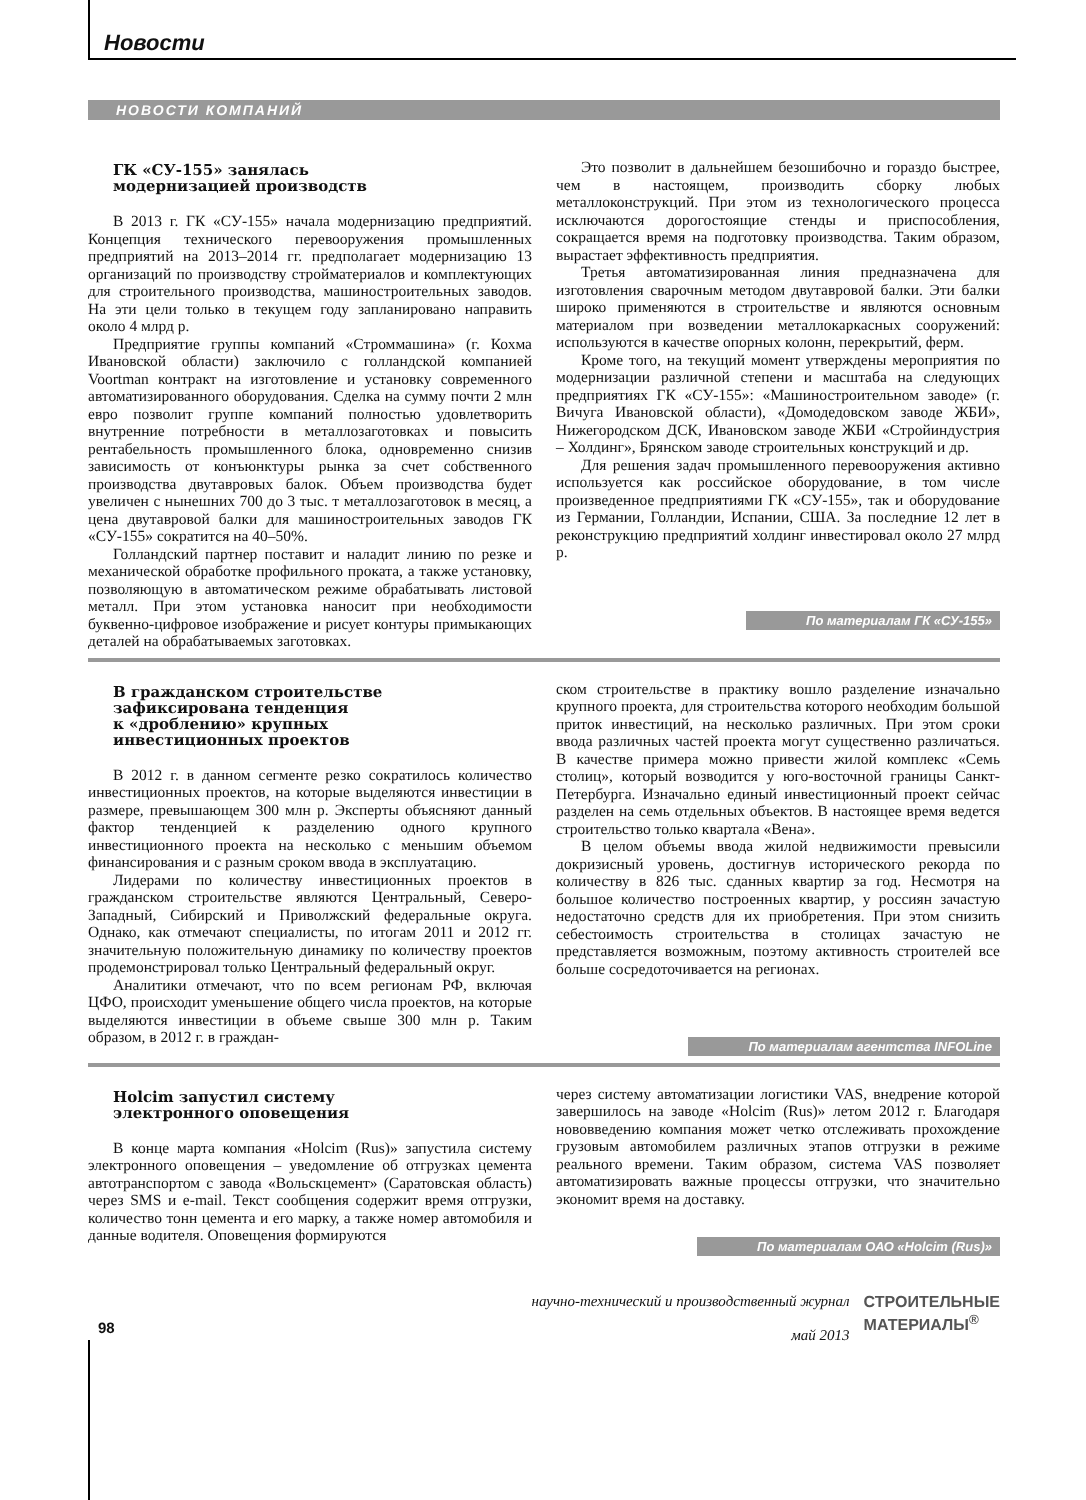Новости
НОВОСТИ КОМПАНИЙ
ГК «СУ-155» занялась
модернизацией производств
В 2013 г. ГК «СУ-155» начала модернизацию предприятий. Концепция технического перевооружения промышленных предприятий на 2013–2014 гг. предполагает модернизацию 13 организаций по производству стройматериалов и комплектующих для строительного производства, машиностроительных заводов. На эти цели только в текущем году запланировано направить около 4 млрд р.
Предприятие группы компаний «Строммашина» (г. Кохма Ивановской области) заключило с голландской компанией Voortman контракт на изготовление и установку современного автоматизированного оборудования. Сделка на сумму почти 2 млн евро позволит группе компаний полностью удовлетворить внутренние потребности в металлозаготовках и повысить рентабельность промышленного блока, одновременно снизив зависимость от конъюнктуры рынка за счет собственного производства двутавровых балок. Объем производства будет увеличен с нынешних 700 до 3 тыс. т металлозаготовок в месяц, а цена двутавровой балки для машиностроительных заводов ГК «СУ-155» сократится на 40–50%.
Голландский партнер поставит и наладит линию по резке и механической обработке профильного проката, а также установку, позволяющую в автоматическом режиме обрабатывать листовой металл. При этом установка наносит при необходимости буквенно-цифровое изображение и рисует контуры примыкающих деталей на обрабатываемых заготовках.
Это позволит в дальнейшем безошибочно и гораздо быстрее, чем в настоящем, производить сборку любых металлоконструкций. При этом из технологического процесса исключаются дорогостоящие стенды и приспособления, сокращается время на подготовку производства. Таким образом, вырастает эффективность предприятия.
Третья автоматизированная линия предназначена для изготовления сварочным методом двутавровой балки. Эти балки широко применяются в строительстве и являются основным материалом при возведении металлокаркасных сооружений: используются в качестве опорных колонн, перекрытий, ферм.
Кроме того, на текущий момент утверждены мероприятия по модернизации различной степени и масштаба на следующих предприятиях ГК «СУ-155»: «Машиностроительном заводе» (г. Вичуга Ивановской области), «Домодедовском заводе ЖБИ», Нижегородском ДСК, Ивановском заводе ЖБИ «Стройиндустрия – Холдинг», Брянском заводе строительных конструкций и др.
Для решения задач промышленного перевооружения активно используется как российское оборудование, в том числе произведенное предприятиями ГК «СУ-155», так и оборудование из Германии, Голландии, Испании, США. За последние 12 лет в реконструкцию предприятий холдинг инвестировал около 27 млрд р.
По материалам ГК «СУ-155»
В гражданском строительстве
зафиксирована тенденция
к «дроблению» крупных
инвестиционных проектов
В 2012 г. в данном сегменте резко сократилось количество инвестиционных проектов, на которые выделяются инвестиции в размере, превышающем 300 млн р. Эксперты объясняют данный фактор тенденцией к разделению одного крупного инвестиционного проекта на несколько с меньшим объемом финансирования и с разным сроком ввода в эксплуатацию.
Лидерами по количеству инвестиционных проектов в гражданском строительстве являются Центральный, Северо-Западный, Сибирский и Приволжский федеральные округа. Однако, как отмечают специалисты, по итогам 2011 и 2012 гг. значительную положительную динамику по количеству проектов продемонстрировал только Центральный федеральный округ.
Аналитики отмечают, что по всем регионам РФ, включая ЦФО, происходит уменьшение общего числа проектов, на которые выделяются инвестиции в объеме свыше 300 млн р. Таким образом, в 2012 г. в граждан-
ском строительстве в практику вошло разделение изначально крупного проекта, для строительства которого необходим большой приток инвестиций, на несколько различных. При этом сроки ввода различных частей проекта могут существенно различаться. В качестве примера можно привести жилой комплекс «Семь столиц», который возводится у юго-восточной границы Санкт-Петербурга. Изначально единый инвестиционный проект сейчас разделен на семь отдельных объектов. В настоящее время ведется строительство только квартала «Вена».
В целом объемы ввода жилой недвижимости превысили докризисный уровень, достигнув исторического рекорда по количеству в 826 тыс. сданных квартир за год. Несмотря на большое количество построенных квартир, у россиян зачастую недостаточно средств для их приобретения. При этом снизить себестоимость строительства в столицах зачастую не представляется возможным, поэтому активность строителей все больше сосредоточивается на регионах.
По материалам агентства INFOLine
Holcim запустил систему
электронного оповещения
В конце марта компания «Holcim (Rus)» запустила систему электронного оповещения – уведомление об отгрузках цемента автотранспортом с завода «Вольскцемент» (Саратовская область) через SMS и e-mail. Текст сообщения содержит время отгрузки, количество тонн цемента и его марку, а также номер автомобиля и данные водителя. Оповещения формируются
через систему автоматизации логистики VAS, внедрение которой завершилось на заводе «Holcim (Rus)» летом 2012 г. Благодаря нововведению компания может четко отслеживать прохождение грузовым автомобилем различных этапов отгрузки в режиме реального времени. Таким образом, система VAS позволяет автоматизировать важные процессы отгрузки, что значительно экономит время на доставку.
По материалам ОАО «Holcim (Rus)»
98
научно-технический и производственный журнал
май 2013
СТРОИТЕЛЬНЫЕ
МАТЕРИАЛЫ<sup>®</sup>